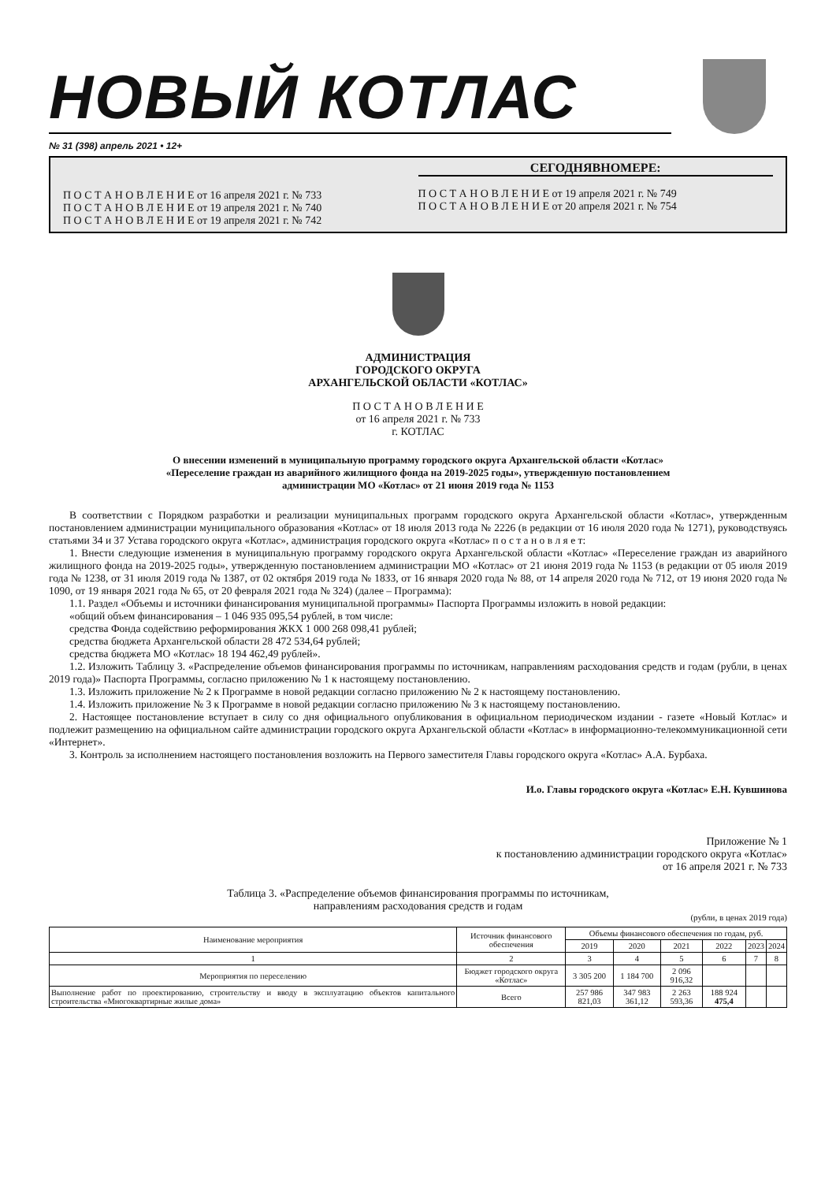НОВЫЙ КОТЛАС
№ 31 (398) апрель 2021 • 12+
П О С Т А Н О В Л Е Н И Е от 16 апреля 2021 г. № 733
П О С Т А Н О В Л Е Н И Е от 19 апреля 2021 г. № 740
П О С Т А Н О В Л Е Н И Е от 19 апреля 2021 г. № 742
СЕГОДНЯВНОМЕРЕ:
П О С Т А Н О В Л Е Н И Е от 19 апреля 2021 г. № 749
П О С Т А Н О В Л Е Н И Е от 20 апреля 2021 г. № 754
АДМИНИСТРАЦИЯ
ГОРОДСКОГО ОКРУГА
АРХАНГЕЛЬСКОЙ ОБЛАСТИ «КОТЛАС»
П О С Т А Н О В Л Е Н И Е
от 16 апреля 2021 г. № 733
г. КОТЛАС
О внесении изменений в муниципальную программу городского округа Архангельской области «Котлас»
«Переселение граждан из аварийного жилищного фонда на 2019-2025 годы», утвержденную постановлением
администрации МО «Котлас» от 21 июня 2019 года № 1153
В соответствии с Порядком разработки и реализации муниципальных программ городского округа Архангельской области «Котлас», утвержденным постановлением администрации муниципального образования «Котлас» от 18 июля 2013 года № 2226 (в редакции от 16 июля 2020 года № 1271), руководствуясь статьями 34 и 37 Устава городского округа «Котлас», администрация городского округа «Котлас» п о с т а н о в л я е т:
1. Внести следующие изменения в муниципальную программу городского округа Архангельской области «Котлас» «Переселение граждан из аварийного жилищного фонда на 2019-2025 годы», утвержденную постановлением администрации МО «Котлас» от 21 июня 2019 года № 1153 (в редакции от 05 июля 2019 года № 1238, от 31 июля 2019 года № 1387, от 02 октября 2019 года № 1833, от 16 января 2020 года № 88, от 14 апреля 2020 года № 712, от 19 июня 2020 года № 1090, от 19 января 2021 года № 65, от 20 февраля 2021 года № 324) (далее – Программа):
1.1. Раздел «Объемы и источники финансирования муниципальной программы» Паспорта Программы изложить в новой редакции:
«общий объем финансирования – 1 046 935 095,54 рублей, в том числе:
средства Фонда содействию реформирования ЖКХ 1 000 268 098,41 рублей;
средства бюджета Архангельской области 28 472 534,64 рублей;
средства бюджета МО «Котлас» 18 194 462,49 рублей».
1.2. Изложить Таблицу 3. «Распределение объемов финансирования программы по источникам, направлениям расходования средств и годам (рубли, в ценах 2019 года)» Паспорта Программы, согласно приложению № 1 к настоящему постановлению.
1.3. Изложить приложение № 2 к Программе в новой редакции согласно приложению № 2 к настоящему постановлению.
1.4. Изложить приложение № 3 к Программе в новой редакции согласно приложению № 3 к настоящему постановлению.
2. Настоящее постановление вступает в силу со дня официального опубликования в официальном периодическом издании - газете «Новый Котлас» и подлежит размещению на официальном сайте администрации городского округа Архангельской области «Котлас» в информационно-телекоммуникационной сети «Интернет».
3. Контроль за исполнением настоящего постановления возложить на Первого заместителя Главы городского округа «Котлас» А.А. Бурбаха.
И.о. Главы городского округа «Котлас» Е.Н. Кувшинова
Приложение № 1
к постановлению администрации городского округа «Котлас»
от 16 апреля 2021 г. № 733
Таблица 3. «Распределение объемов финансирования программы по источникам,
направлениям расходования средств и годам
(рубли, в ценах 2019 года)
| Наименование мероприятия | Источник финансового обеспечения | Объемы финансового обеспечения по годам, руб. | | | | | |
| --- | --- | --- | --- | --- | --- | --- | --- |
| | | 2019 | 2020 | 2021 | 2022 | 2023 | 2024 |
| 1 | 2 | 3 | 4 | 5 | 6 | 7 | 8 |
| Мероприятия по переселению | Бюджет городского округа «Котлас» | 3 305 200 | 1 184 700 | 2 096 916,32 | | | |
| Выполнение работ по проектированию, строительству и вводу в эксплуатацию объектов капитального строительства «Многоквартирные жилые дома» | Всего | 257 986 821,03 | 347 983 361,12 | 2 263 593,36 | 188 924 475,4 | | |